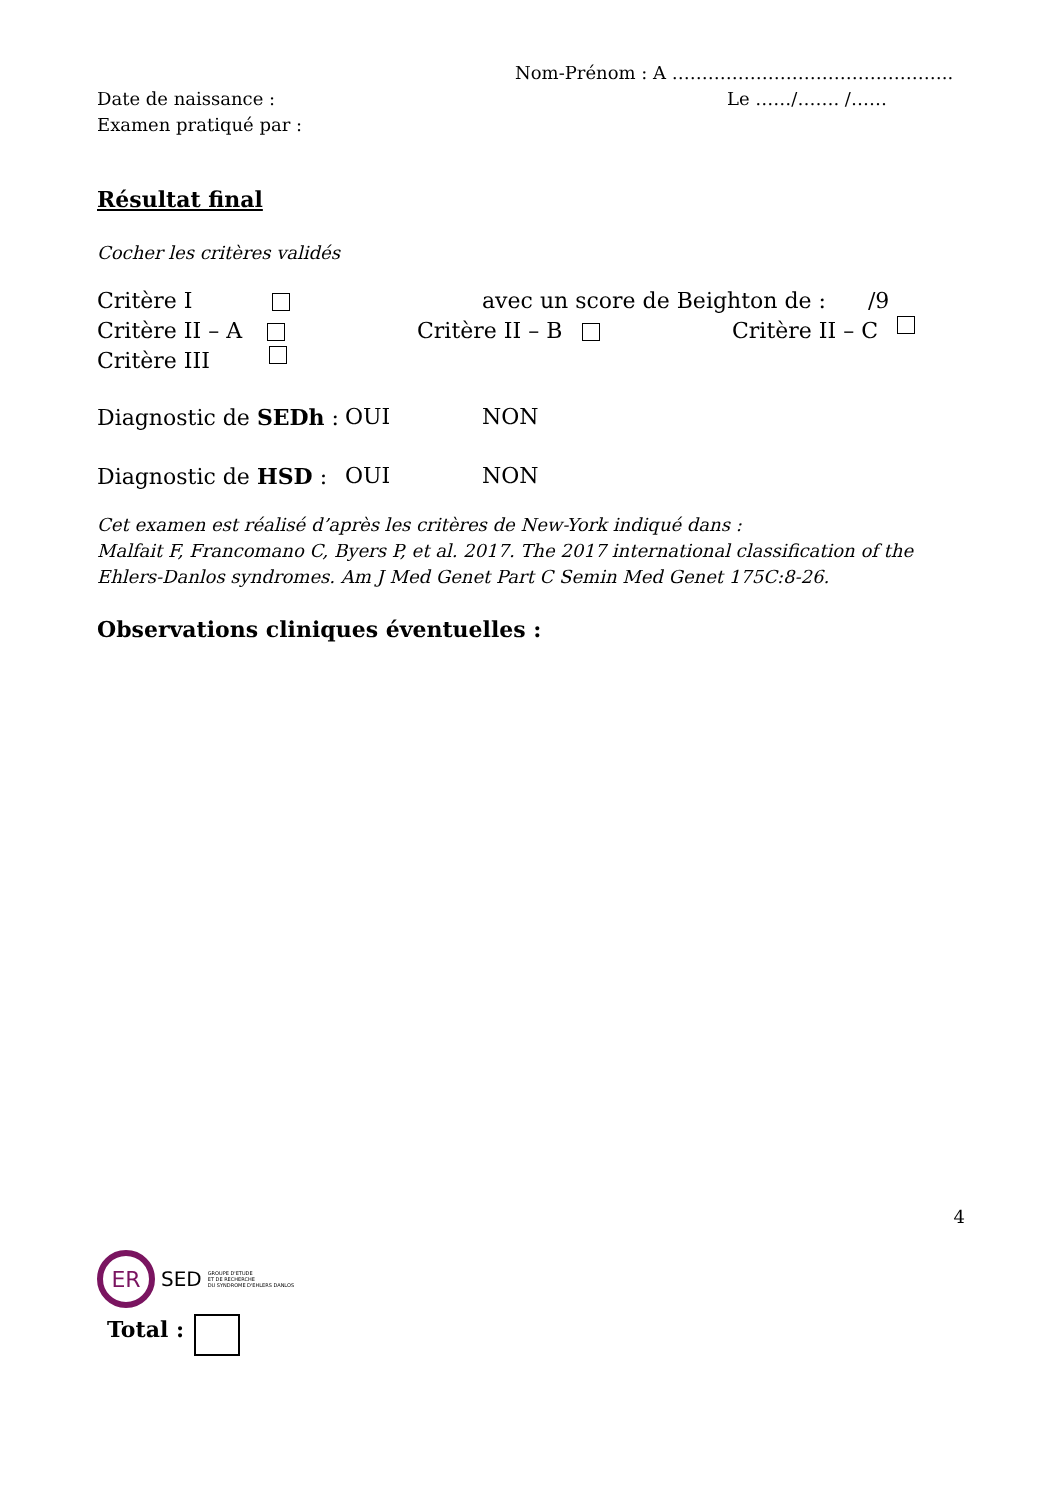Nom-Prénom : A ………………………………………..
Date de naissance : Le ……/……. /……
Examen pratiqué par :
Résultat final
Cocher les critères validés
Critère I avec un score de Beighton de : /9
Critère II – A Critère II – B Critère II – C
Critère III
Diagnostic de SEDh : OUI NON
Diagnostic de HSD : OUI NON
Cet examen est réalisé d’après les critères de New-York indiqué dans :
Malfait F, Francomano C, Byers P, et al. 2017. The 2017 international classification of the
Ehlers-Danlos syndromes. Am J Med Genet Part C Semin Med Genet 175C:8-26.
Observations cliniques éventuelles :
4
ER SED GROUPE D'ETUDE
ET DE RECHERCHE
DU SYNDROME D'EHLERS DANLOS
Total :